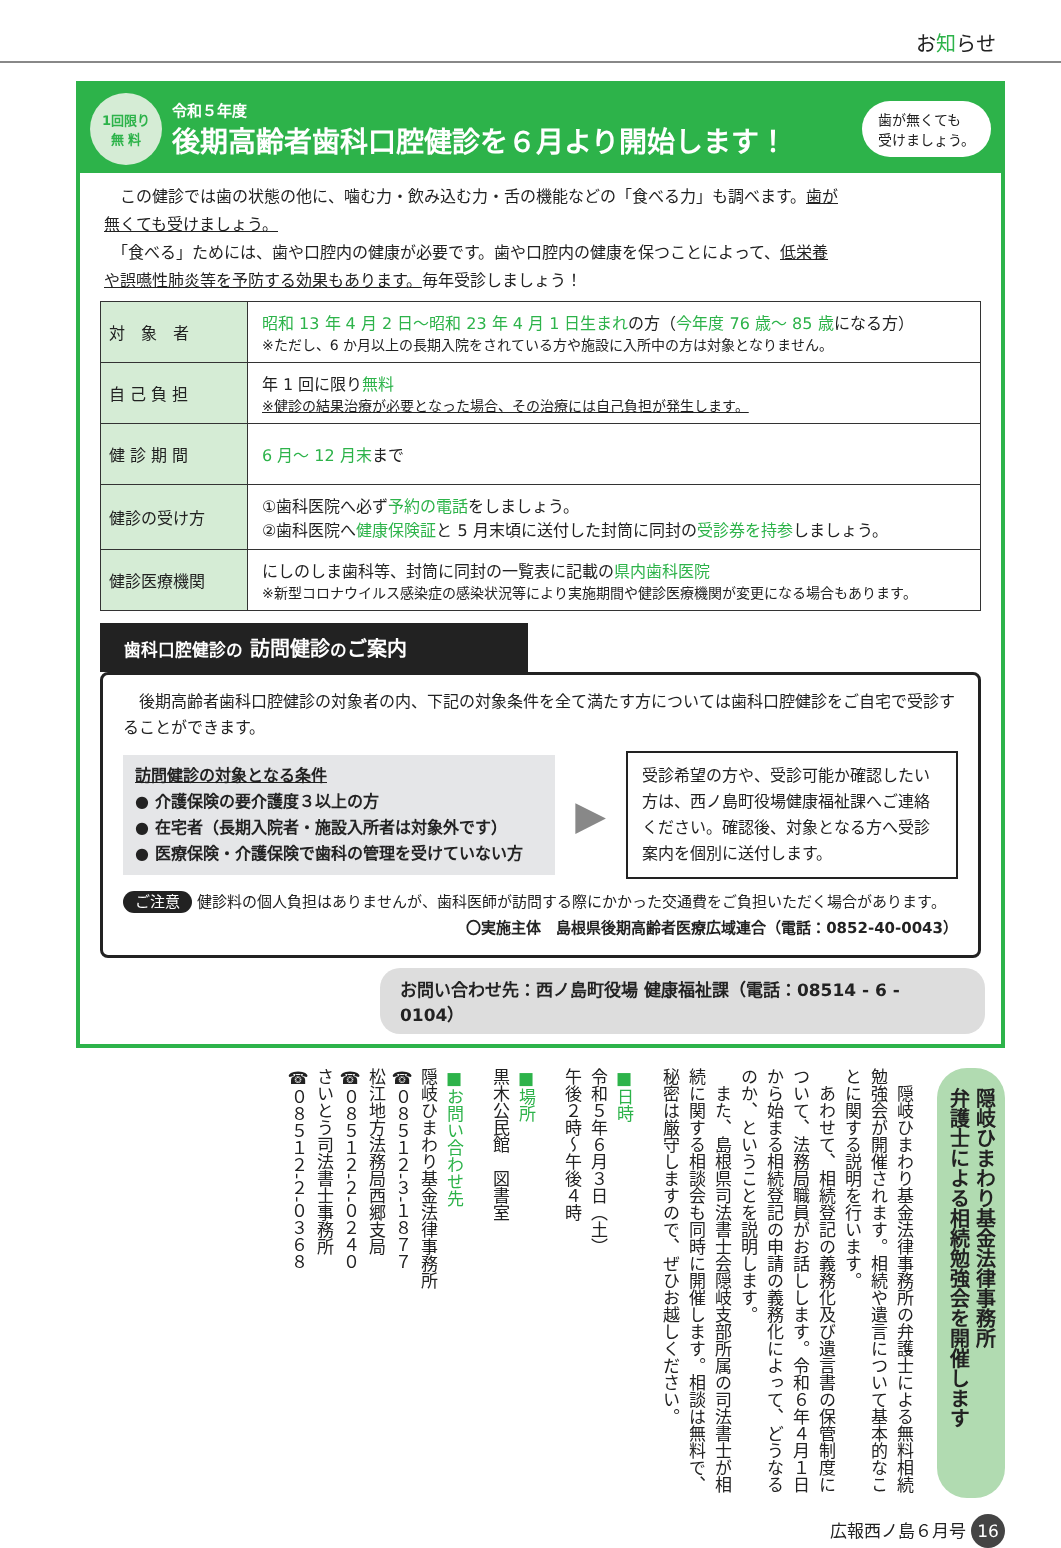お知らせ
1回限り
無 料
令和５年度
後期高齢者歯科口腔健診を６月より開始します！
歯が無くても
受けましょう。
　この健診では歯の状態の他に、噛む力・飲み込む力・舌の機能などの「食べる力」も調べます。歯が無くても受けましょう。
　「食べる」ためには、歯や口腔内の健康が必要です。歯や口腔内の健康を保つことによって、低栄養や誤嚥性肺炎等を予防する効果もあります。毎年受診しましょう！
| 対 象 者 | 昭和 13 年 4 月 2 日～昭和 23 年 4 月 1 日生まれ の方（ 今年度 76 歳～ 85 歳 になる方） ※ただし、6 か月以上の長期入院をされている方や施設に入所中の方は対象となりません。 |
| 自 己 負 担 | 年 1 回に限り 無料 ※健診の結果治療が必要となった場合、その治療には自己負担が発生します。 |
| 健 診 期 間 | 6 月～ 12 月末 まで |
| 健診の受け方 | ①歯科医院へ必ず 予約の電話 をしましょう。 ②歯科医院へ 健康保険証 と 5 月末頃に送付した封筒に同封の 受診券を持参 しましょう。 |
| 健診医療機関 | にしのしま歯科等、封筒に同封の一覧表に記載の 県内歯科医院 ※新型コロナウイルス感染症の感染状況等により実施期間や健診医療機関が変更になる場合もあります。 |
歯科口腔健診の 訪問健診のご案内
　後期高齢者歯科口腔健診の対象者の内、下記の対象条件を全て満たす方については歯科口腔健診をご自宅で受診することができます。
訪問健診の対象となる条件
● 介護保険の要介護度３以上の方
● 在宅者（長期入院者・施設入所者は対象外です）
● 医療保険・介護保険で歯科の管理を受けていない方
▶
受診希望の方や、受診可能か確認したい方は、西ノ島町役場健康福祉課へご連絡ください。確認後、対象となる方へ受診案内を個別に送付します。
ご注意 健診料の個人負担はありませんが、歯科医師が訪問する際にかかった交通費をご負担いただく場合があります。
〇実施主体　島根県後期高齢者医療広域連合（電話：0852-40-0043）
お問い合わせ先：西ノ島町役場 健康福祉課（電話：08514 - 6 - 0104）
隠岐ひまわり基金法律事務所
弁護士による相続勉強会を開催します
　隠岐ひまわり基金法律事務所の弁護士による無料相続勉強会が開催されます。相続や遺言について基本的なことに関する説明を行います。
　あわせて、相続登記の義務化及び遺言書の保管制度について、法務局職員がお話しします。令和６年４月１日から始まる相続登記の申請の義務化によって、どうなるのか、ということを説明します。
　また、島根県司法書士会隠岐支部所属の司法書士が相続に関する相談会も同時に開催します。相談は無料で、秘密は厳守しますので、ぜひお越しください。
■日時
令和５年６月３日（土）
午後２時～午後４時
■場所
黒木公民館　図書室
■お問い合わせ先
隠岐ひまわり基金法律事務所
☎０８５１２-３-１８７７
松江地方法務局西郷支局
☎０８５１２-２-０２４０
さいとう司法書士事務所
☎０８５１２-２-０３６８
広報西ノ島６月号 16